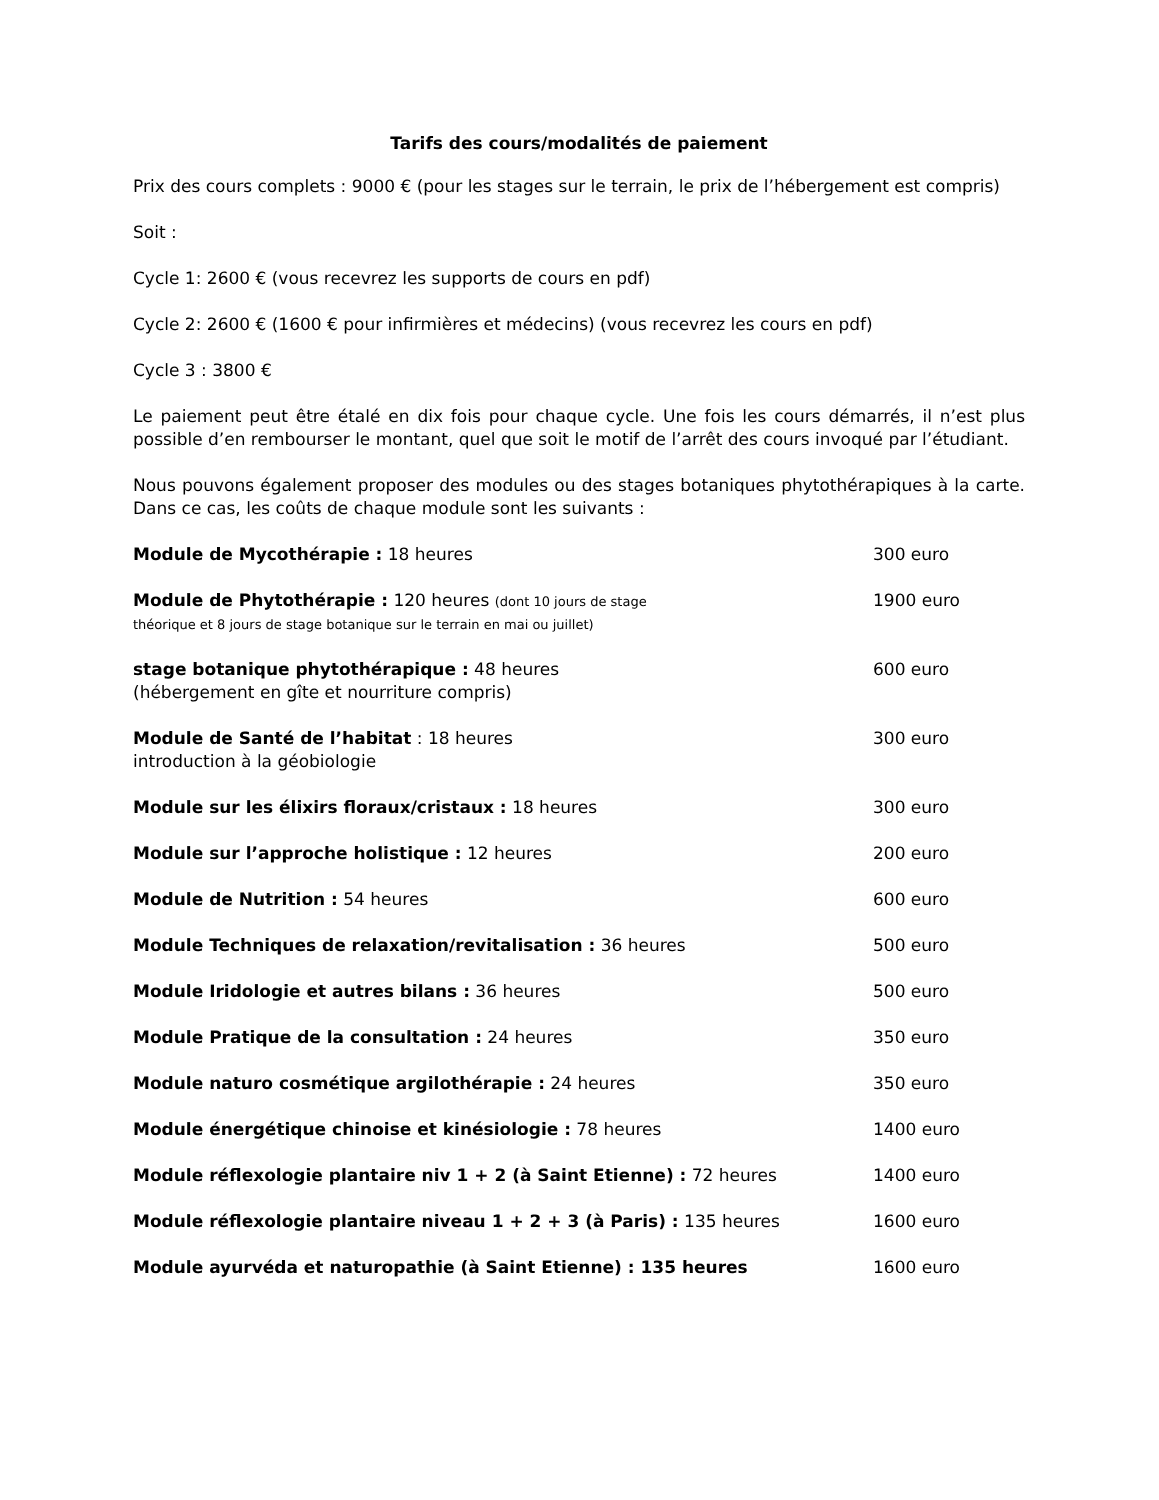Tarifs des cours/modalités de paiement
Prix des cours complets : 9000 € (pour les stages sur le terrain, le prix de l’hébergement est compris)
Soit :
Cycle 1: 2600 € (vous recevrez les supports de cours en pdf)
Cycle 2: 2600 € (1600 € pour infirmières et médecins) (vous recevrez les cours en pdf)
Cycle 3 : 3800 €
Le paiement peut être étalé en dix fois pour chaque cycle. Une fois les cours démarrés, il n’est plus possible d’en rembourser le montant, quel que soit le motif de l’arrêt des cours invoqué par l’étudiant.
Nous pouvons également proposer des modules ou des stages botaniques phytothérapiques à la carte. Dans ce cas, les coûts de chaque module sont les suivants :
| Module de Mycothérapie : 18 heures | 300 euro |
| Module de Phytothérapie : 120 heures (dont 10 jours de stage théorique et 8 jours de stage botanique sur le terrain en mai ou juillet) | 1900 euro |
| stage botanique phytothérapique : 48 heures (hébergement en gîte et nourriture compris) | 600 euro |
| Module de Santé de l’habitat : 18 heures introduction à la géobiologie | 300 euro |
| Module sur les élixirs floraux/cristaux : 18 heures | 300 euro |
| Module sur l’approche holistique : 12 heures | 200 euro |
| Module de Nutrition : 54 heures | 600 euro |
| Module Techniques de relaxation/revitalisation : 36 heures | 500 euro |
| Module Iridologie et autres bilans : 36 heures | 500 euro |
| Module Pratique de la consultation : 24 heures | 350 euro |
| Module naturo cosmétique argilothérapie : 24 heures | 350 euro |
| Module énergétique chinoise et kinésiologie : 78 heures | 1400 euro |
| Module réflexologie plantaire niv 1 + 2 (à Saint Etienne) : 72 heures | 1400 euro |
| Module réflexologie plantaire niveau 1 + 2 + 3 (à Paris) : 135 heures | 1600 euro |
| Module ayurvéda et naturopathie (à Saint Etienne) : 135 heures | 1600 euro |